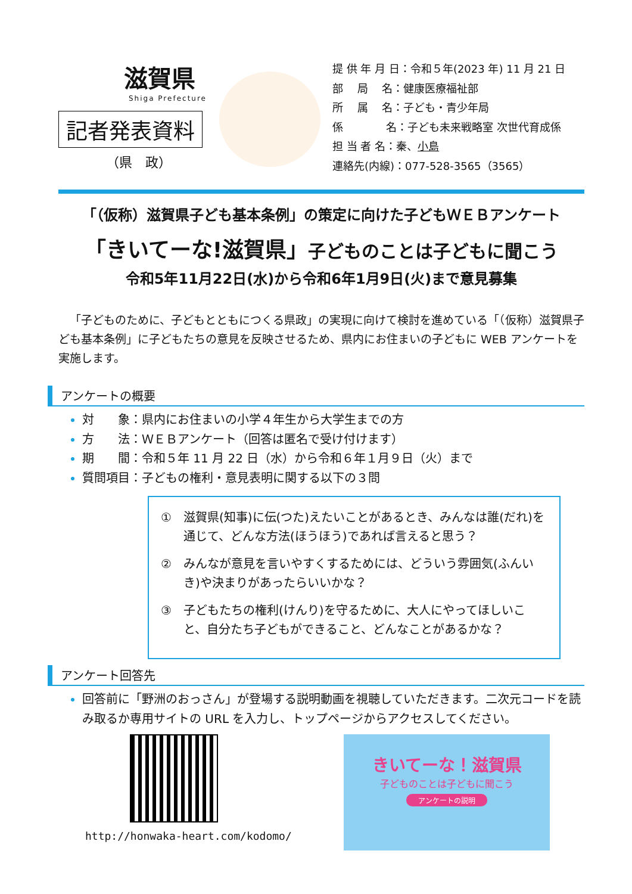滋賀県
Shiga Prefecture
記者発表資料
（県　政）
提 供 年 月 日：令和５年(2023 年) 11 月 21 日
部　 局　 名：健康医療福祉部
所　 属　 名：子ども・青少年局
係　　　　名：子ども未来戦略室 次世代育成係
担 当 者 名：秦、小島
連絡先(内線)：077-528-3565（3565）
「（仮称）滋賀県子ども基本条例」の策定に向けた子どもＷＥＢアンケート
「きいてーな!滋賀県」子どものことは子どもに聞こう
令和5年11月22日(水)から令和6年1月9日(火)まで意見募集
「子どものために、子どもとともにつくる県政」の実現に向けて検討を進めている「（仮称）滋賀県子ども基本条例」に子どもたちの意見を反映させるため、県内にお住まいの子どもに WEB アンケートを実施します。
アンケートの概要
対　　象：県内にお住まいの小学４年生から大学生までの方
方　　法：ＷＥＢアンケート（回答は匿名で受け付けます）
期　　間：令和５年 11 月 22 日（水）から令和６年１月９日（火）まで
質問項目：子どもの権利・意見表明に関する以下の３問
①　滋賀県(知事)に伝(つた)えたいことがあるとき、みんなは誰(だれ)を通じて、どんな方法(ほうほう)であれば言えると思う？
②　みんなが意見を言いやすくするためには、どういう雰囲気(ふんいき)や決まりがあったらいいかな？
③　子どもたちの権利(けんり)を守るために、大人にやってほしいこと、自分たち子どもができること、どんなことがあるかな？
アンケート回答先
回答前に「野洲のおっさん」が登場する説明動画を視聴していただきます。二次元コードを読み取るか専用サイトの URL を入力し、トップページからアクセスしてください。
http://honwaka-heart.com/kodomo/
きいてーな！滋賀県
子どものことは子どもに聞こう
アンケートの説明